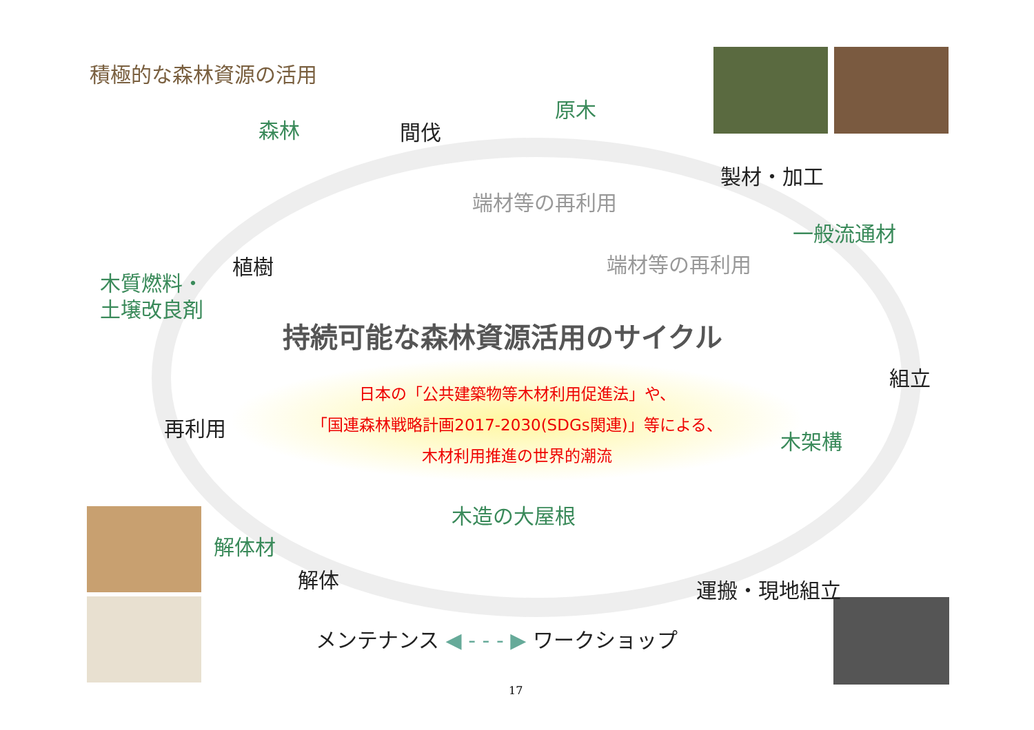積極的な森林資源の活用
森林 間伐
原木
製材・加工
端材等の再利用
一般流通材
端材等の再利用
植樹
木質燃料・
土壌改良剤
持続可能な森林資源活用のサイクル
組立
日本の「公共建築物等木材利用促進法」や、
「国連森林戦略計画2017-2030(SDGs関連)」等による、
木材利用推進の世界的潮流
再利用
木架構
木造の大屋根
解体材
解体 運搬・現地組立
メンテナンス ◀ - - - ▶ ワークショップ
17